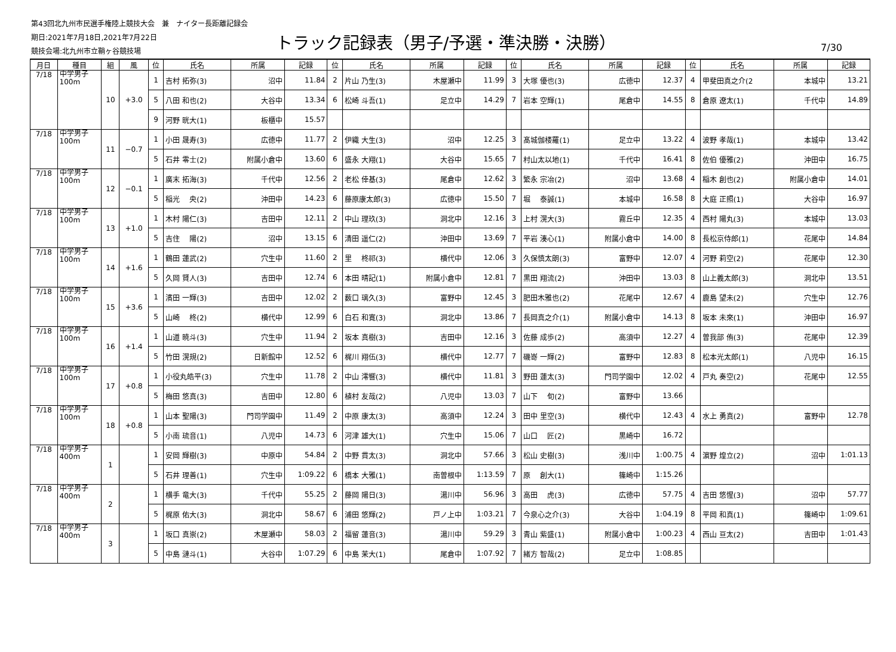第43回北九州市民選手権陸上競技大会　兼　ナイター長距離記録会
期日:2021年7月18日,2021年7月22日
競技会場:北九州市立鞘ヶ谷競技場
トラック記録表（男子/予選・準決勝・決勝）
7/30
| 月日 | 種目 | 組 | 風 | 位 | 氏名 | 所属 | 記録 | 位 | 氏名 | 所属 | 記録 | 位 | 氏名 | 所属 | 記録 | 位 | 氏名 | 所属 | 記録 |
| --- | --- | --- | --- | --- | --- | --- | --- | --- | --- | --- | --- | --- | --- | --- | --- | --- | --- | --- | --- |
| 7/18 | 中学男子 100m | 10 | +3.0 | 1 | 吉村 拓弥(3) | 沼中 | 11.84 | 2 | 片山 乃生(3) | 木屋瀬中 | 11.99 | 3 | 大塚 優也(3) | 広徳中 | 12.37 | 4 | 甲斐田真之介(2 | 本城中 | 13.21 |
| | | | | 5 | 八田 和也(2) | 大谷中 | 13.34 | 6 | 松崎 斗吾(1) | 足立中 | 14.29 | 7 | 岩本 空輝(1) | 尾倉中 | 14.55 | 8 | 倉原 遼太(1) | 千代中 | 14.89 |
| | | | | 9 | 河野 晄大(1) | 板櫃中 | 15.57 | | | | | | | | | | | | |
| 7/18 | 中学男子 100m | 11 | −0.7 | 1 | 小田 晟寿(3) | 広徳中 | 11.77 | 2 | 伊織 大生(3) | 沼中 | 12.25 | 3 | 髙城伽楼羅(1) | 足立中 | 13.22 | 4 | 波野 孝哉(1) | 本城中 | 13.42 |
| | | | | 5 | 石井 零士(2) | 附属小倉中 | 13.60 | 6 | 盛永 大翔(1) | 大谷中 | 15.65 | 7 | 村山太以地(1) | 千代中 | 16.41 | 8 | 佐伯 優雅(2) | 沖田中 | 16.75 |
| 7/18 | 中学男子 100m | 12 | −0.1 | 1 | 廣末 拓海(3) | 千代中 | 12.56 | 2 | 老松 倖基(3) | 尾倉中 | 12.62 | 3 | 繁永 宗冶(2) | 沼中 | 13.68 | 4 | 稲木 創也(2) | 附属小倉中 | 14.01 |
| | | | | 5 | 稲光 央(2) | 沖田中 | 14.23 | 6 | 藤原康太郎(3) | 広徳中 | 15.50 | 7 | 堀 泰誠(1) | 本城中 | 16.58 | 8 | 大庭 正照(1) | 大谷中 | 16.97 |
| 7/18 | 中学男子 100m | 13 | +1.0 | 1 | 木村 陽仁(3) | 吉田中 | 12.11 | 2 | 中山 理玖(3) | 洞北中 | 12.16 | 3 | 上村 滉大(3) | 霧丘中 | 12.35 | 4 | 西村 陽丸(3) | 本城中 | 13.03 |
| | | | | 5 | 吉住 陽(2) | 沼中 | 13.15 | 6 | 清田 遥仁(2) | 沖田中 | 13.69 | 7 | 平岩 湊心(1) | 附属小倉中 | 14.00 | 8 | 長松京侍郎(1) | 花尾中 | 14.84 |
| 7/18 | 中学男子 100m | 14 | +1.6 | 1 | 鶴田 蓮武(2) | 穴生中 | 11.60 | 2 | 里 柊祁(3) | 横代中 | 12.06 | 3 | 久保慎太朗(3) | 富野中 | 12.07 | 4 | 河野 莉空(2) | 花尾中 | 12.30 |
| | | | | 5 | 久岡 賢人(3) | 吉田中 | 12.74 | 6 | 本田 晴記(1) | 附属小倉中 | 12.81 | 7 | 黒田 翔流(2) | 沖田中 | 13.03 | 8 | 山上義太郎(3) | 洞北中 | 13.51 |
| 7/18 | 中学男子 100m | 15 | +3.6 | 1 | 濱田 一輝(3) | 吉田中 | 12.02 | 2 | 薮口 璃久(3) | 富野中 | 12.45 | 3 | 肥田木雅也(2) | 花尾中 | 12.67 | 4 | 鹿島 望未(2) | 穴生中 | 12.76 |
| | | | | 5 | 山崎 柊(2) | 横代中 | 12.99 | 6 | 白石 和寛(3) | 洞北中 | 13.86 | 7 | 長岡真之介(1) | 附属小倉中 | 14.13 | 8 | 坂本 未來(1) | 沖田中 | 16.97 |
| 7/18 | 中学男子 100m | 16 | +1.4 | 1 | 山道 暁斗(3) | 穴生中 | 11.94 | 2 | 坂本 真樹(3) | 吉田中 | 12.16 | 3 | 佐藤 成歩(2) | 高須中 | 12.27 | 4 | 曽我部 侑(3) | 花尾中 | 12.39 |
| | | | | 5 | 竹田 滉規(2) | 日新館中 | 12.52 | 6 | 梶川 翔伍(3) | 横代中 | 12.77 | 7 | 磯嵜 一輝(2) | 富野中 | 12.83 | 8 | 松本光太郎(1) | 八児中 | 16.15 |
| 7/18 | 中学男子 100m | 17 | +0.8 | 1 | 小役丸皓平(3) | 穴生中 | 11.78 | 2 | 中山 澪響(3) | 横代中 | 11.81 | 3 | 野田 蓮太(3) | 門司学園中 | 12.02 | 4 | 戸丸 奏空(2) | 花尾中 | 12.55 |
| | | | | 5 | 梅田 悠真(3) | 吉田中 | 12.80 | 6 | 植村 友哉(2) | 八児中 | 13.03 | 7 | 山下 旬(2) | 富野中 | 13.66 | | | | |
| 7/18 | 中学男子 100m | 18 | +0.8 | 1 | 山本 聖陽(3) | 門司学園中 | 11.49 | 2 | 中原 康太(3) | 高須中 | 12.24 | 3 | 田中 里空(3) | 横代中 | 12.43 | 4 | 水上 勇真(2) | 富野中 | 12.78 |
| | | | | 5 | 小南 琉音(1) | 八児中 | 14.73 | 6 | 河津 雄大(1) | 穴生中 | 15.06 | 7 | 山口 匠(2) | 黒崎中 | 16.72 | | | | |
| 7/18 | 中学男子 400m | 1 | | 1 | 安岡 輝樹(3) | 中原中 | 54.84 | 2 | 中野 貫太(3) | 洞北中 | 57.66 | 3 | 松山 史樹(3) | 浅川中 | 1:00.75 | 4 | 濵野 煌立(2) | 沼中 | 1:01.13 |
| | | | | 5 | 石井 理善(1) | 穴生中 | 1:09.22 | 6 | 橋本 大雅(1) | 南曽根中 | 1:13.59 | 7 | 原 創大(1) | 篠崎中 | 1:15.26 | | | | |
| 7/18 | 中学男子 400m | 2 | | 1 | 横手 竜大(3) | 千代中 | 55.25 | 2 | 藤岡 陽日(3) | 湯川中 | 56.96 | 3 | 高田 虎(3) | 広徳中 | 57.75 | 4 | 吉田 悠惺(3) | 沼中 | 57.77 |
| | | | | 5 | 梶原 佑大(3) | 洞北中 | 58.67 | 6 | 浦田 悠輝(2) | 戸ノ上中 | 1:03.21 | 7 | 今泉心之介(3) | 大谷中 | 1:04.19 | 8 | 平岡 和真(1) | 篠崎中 | 1:09.61 |
| 7/18 | 中学男子 400m | 3 | | 1 | 坂口 真崇(2) | 木屋瀬中 | 58.03 | 2 | 福留 蓮音(3) | 湯川中 | 59.29 | 3 | 青山 紫盛(1) | 附属小倉中 | 1:00.23 | 4 | 西山 亘太(2) | 吉田中 | 1:01.43 |
| | | | | 5 | 中島 漣斗(1) | 大谷中 | 1:07.29 | 6 | 中島 茉大(1) | 尾倉中 | 1:07.92 | 7 | 緒方 智哉(2) | 足立中 | 1:08.85 | | | | |